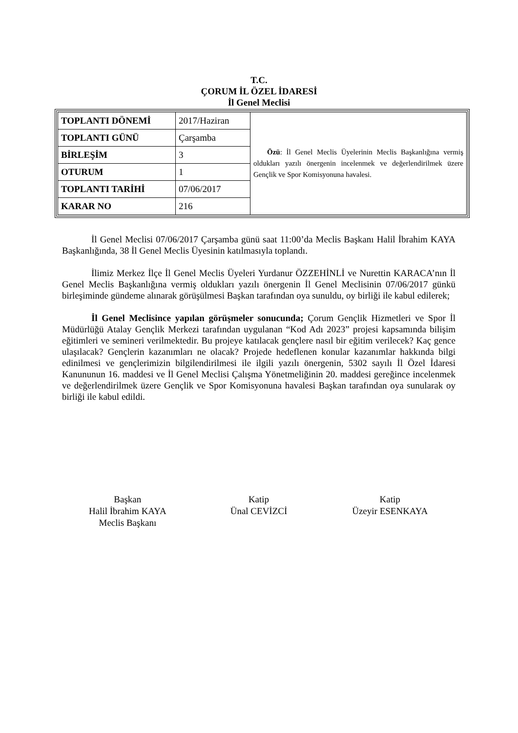T.C.
ÇORUM İL ÖZEL İDARESİ
İl Genel Meclisi
| TOPLANTI DÖNEMİ | 2017/Haziran | Özü : İl Genel Meclis Üyelerinin Meclis Başkanlığına vermiş oldukları yazılı önergenin incelenmek ve değerlendirilmek üzere Gençlik ve Spor Komisyonuna havalesi. |
| TOPLANTI GÜNÜ | Çarşamba | |
| BİRLEŞİM | 3 | |
| OTURUM | 1 | |
| TOPLANTI TARİHİ | 07/06/2017 | |
| KARAR NO | 216 | |
İl Genel Meclisi 07/06/2017 Çarşamba günü saat 11:00’da Meclis Başkanı Halil İbrahim KAYA Başkanlığında, 38 İl Genel Meclis Üyesinin katılmasıyla toplandı.
İlimiz Merkez İlçe İl Genel Meclis Üyeleri Yurdanur ÖZZEHİNLİ ve Nurettin KARACA’nın İl Genel Meclis Başkanlığına vermiş oldukları yazılı önergenin İl Genel Meclisinin 07/06/2017 günkü birleşiminde gündeme alınarak görüşülmesi Başkan tarafından oya sunuldu, oy birliği ile kabul edilerek;
İl Genel Meclisince yapılan görüşmeler sonucunda; Çorum Gençlik Hizmetleri ve Spor İl Müdürlüğü Atalay Gençlik Merkezi tarafından uygulanan “Kod Adı 2023” projesi kapsamında bilişim eğitimleri ve semineri verilmektedir. Bu projeye katılacak gençlere nasıl bir eğitim verilecek? Kaç gence ulaşılacak? Gençlerin kazanımları ne olacak? Projede hedeflenen konular kazanımlar hakkında bilgi edinilmesi ve gençlerimizin bilgilendirilmesi ile ilgili yazılı önergenin, 5302 sayılı İl Özel İdaresi Kanununun 16. maddesi ve İl Genel Meclisi Çalışma Yönetmeliğinin 20. maddesi gereğince incelenmek ve değerlendirilmek üzere Gençlik ve Spor Komisyonuna havalesi Başkan tarafından oya sunularak oy birliği ile kabul edildi.
Başkan
Halil İbrahim KAYA
Meclis Başkanı
Katip
Ünal CEVİZCİ
Katip
Üzeyir ESENKAYA